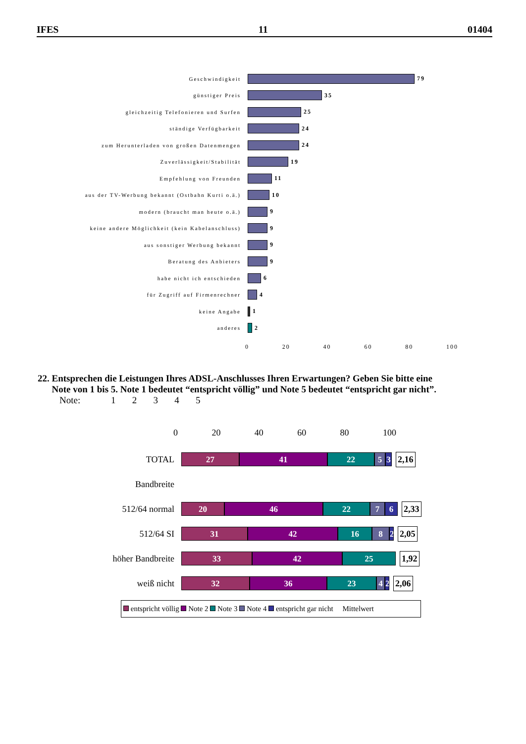IFES 11 01404
Geschwindigkeit 79
günstiger Preis 35
gleichzeitig Telefonieren und Surfen 25
ständige Verfügbarkeit 24
zum Herunterladen von großen Datenmengen 24
Zuverlässigkeit/Stabilität 19
Empfehlung von Freunden 11
aus der TV-Werbung bekannt (Ostbahn Kurti o.ä.)
10
modern (braucht man heute o.ä.) 9
keine andere Möglichkeit (kein Kabelanschluss)
9
aus sonstiger Werbung bekannt 9
Beratung des Anbieters 9
habe nicht ich entschieden 6
für Zugriff auf Firmenrechner 4
keine Angabe 1
anderes 2
0 20 40 60 80 100
22. Entsprechen die Leistungen Ihres ADSL-Anschlusses Ihren Erwartungen? Geben Sie bitte eine
Note von 1 bis 5. Note 1 bedeutet “entspricht völlig” und Note 5 bedeutet “entspricht gar nicht”.
Note: 1 2 3 4 5
0 20 40 60 80 100
TOTAL
27 41 22 5 3
2,16
Bandbreite
512/64 normal
20 46 22 7 6
2,33
512/64 SI
31 42 16 8
2
2,05
höher Bandbreite
33 42 25
1,92
weiß nicht
32 36 23 4
2
2,06
entspricht völlig Note 2 Note 3 Note 4 entspricht gar nicht Mittelwert